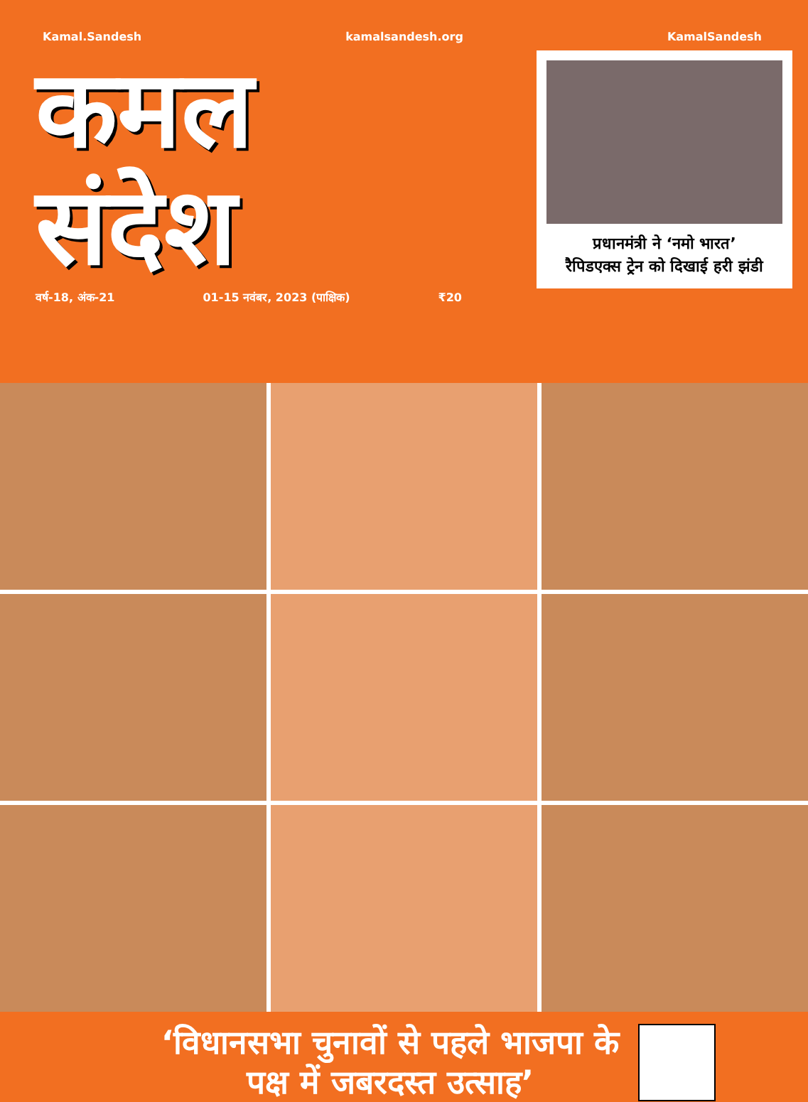Kamal.Sandesh kamalsandesh.org KamalSandesh
कमल
संदेश
वर्ष-18, अंक-21 01-15 नवंबर, 2023 (पाक्षिक) ₹20
प्रधानमंत्री ने ‘नमो भारत’
रैपिडएक्स ट्रेन को दिखाई हरी झंडी
‘विधानसभा चुनावों से पहले भाजपा के पक्ष में जबरदस्त उत्साह’